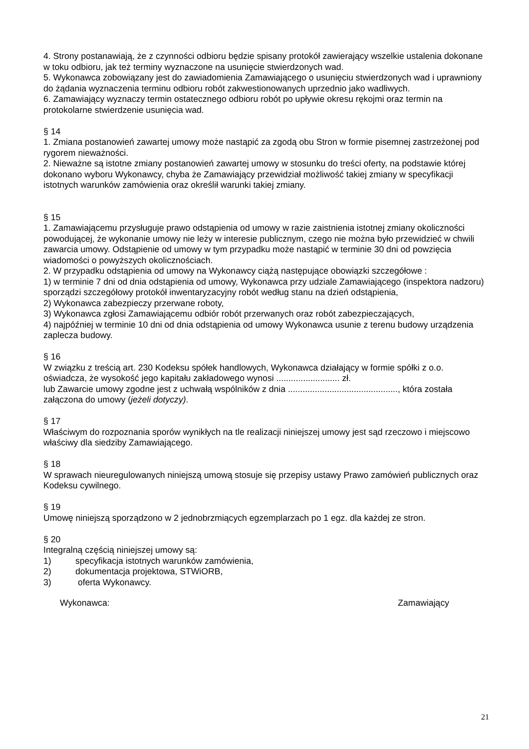4. Strony postanawiają, że z czynności odbioru będzie spisany protokół zawierający wszelkie ustalenia dokonane w toku odbioru, jak też terminy wyznaczone na usunięcie stwierdzonych wad.
5. Wykonawca zobowiązany jest do zawiadomienia Zamawiającego o usunięciu stwierdzonych wad i uprawniony do żądania wyznaczenia terminu odbioru robót zakwestionowanych uprzednio jako wadliwych.
6. Zamawiający wyznaczy termin ostatecznego odbioru robót po upływie okresu rękojmi oraz termin na protokolarne stwierdzenie usunięcia wad.
§ 14
1. Zmiana postanowień zawartej umowy może nastąpić za zgodą obu Stron w formie pisemnej zastrzeżonej pod rygorem nieważności.
2. Nieważne są istotne zmiany postanowień zawartej umowy w stosunku do treści oferty, na podstawie której dokonano wyboru Wykonawcy, chyba że Zamawiający przewidział możliwość takiej zmiany w specyfikacji istotnych warunków zamówienia oraz określił warunki takiej zmiany.
§ 15
1. Zamawiającemu przysługuje prawo odstąpienia od umowy w razie zaistnienia istotnej zmiany okoliczności powodującej, że wykonanie umowy nie leży w interesie publicznym, czego nie można było przewidzieć w chwili zawarcia umowy. Odstąpienie od umowy w tym przypadku może nastąpić w terminie 30 dni od powzięcia wiadomości o powyższych okolicznościach.
2. W przypadku odstąpienia od umowy na Wykonawcy ciążą następujące obowiązki szczegółowe :
1) w terminie 7 dni od dnia odstąpienia od umowy, Wykonawca przy udziale Zamawiającego (inspektora nadzoru) sporządzi szczegółowy protokół inwentaryzacyjny robót według stanu na dzień odstąpienia,
2) Wykonawca zabezpieczy przerwane roboty,
3) Wykonawca zgłosi Zamawiającemu odbiór robót przerwanych oraz robót zabezpieczających,
4) najpóźniej w terminie 10 dni od dnia odstąpienia od umowy Wykonawca usunie z terenu budowy urządzenia zaplecza budowy.
§ 16
W związku z treścią art. 230 Kodeksu spółek handlowych, Wykonawca działający w formie spółki z o.o. oświadcza, że wysokość jego kapitału zakładowego wynosi .......................... zł.
lub Zawarcie umowy zgodne jest z uchwałą wspólników z dnia ............................................., która została załączona do umowy (jeżeli dotyczy).
§ 17
Właściwym do rozpoznania sporów wynikłych na tle realizacji niniejszej umowy jest sąd rzeczowo i miejscowo właściwy dla siedziby Zamawiającego.
§ 18
W sprawach nieuregulowanych niniejszą umową stosuje się przepisy ustawy Prawo zamówień publicznych oraz Kodeksu cywilnego.
§ 19
Umowę niniejszą sporządzono w 2 jednobrzmiących egzemplarzach po 1 egz. dla każdej ze stron.
§ 20
Integralną częścią niniejszej umowy są:
1) specyfikacja istotnych warunków zamówienia,
2) dokumentacja projektowa, STWiORB,
3) oferta Wykonawcy.
Wykonawca: Zamawiający
21